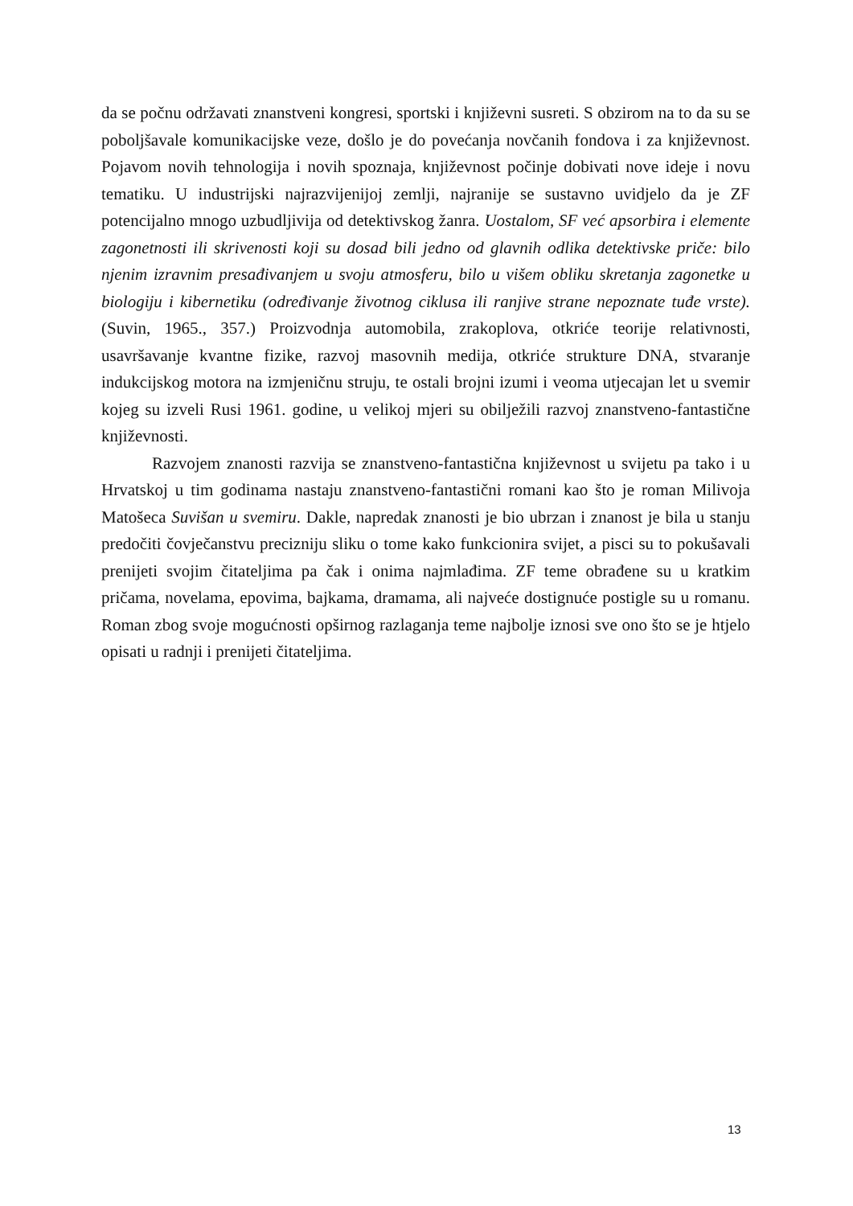da se počnu održavati znanstveni kongresi, sportski i književni susreti. S obzirom na to da su se poboljšavale komunikacijske veze, došlo je do povećanja novčanih fondova i za književnost. Pojavom novih tehnologija i novih spoznaja, književnost počinje dobivati nove ideje i novu tematiku. U industrijski najrazvijenijoj zemlji, najranije se sustavno uvidjelo da je ZF potencijalno mnogo uzbudljivija od detektivskog žanra. Uostalom, SF već apsorbira i elemente zagonetnosti ili skrivenosti koji su dosad bili jedno od glavnih odlika detektivske priče: bilo njenim izravnim presađivanjem u svoju atmosferu, bilo u višem obliku skretanja zagonetke u biologiju i kibernetiku (određivanje životnog ciklusa ili ranjive strane nepoznate tuđe vrste). (Suvin, 1965., 357.) Proizvodnja automobila, zrakoplova, otkriće teorije relativnosti, usavršavanje kvantne fizike, razvoj masovnih medija, otkriće strukture DNA, stvaranje indukcijskog motora na izmjeničnu struju, te ostali brojni izumi i veoma utjecajan let u svemir kojeg su izveli Rusi 1961. godine, u velikoj mjeri su obilježili razvoj znanstveno-fantastične književnosti.
Razvojem znanosti razvija se znanstveno-fantastična književnost u svijetu pa tako i u Hrvatskoj u tim godinama nastaju znanstveno-fantastični romani kao što je roman Milivoja Matošeca Suvišan u svemiru. Dakle, napredak znanosti je bio ubrzan i znanost je bila u stanju predočiti čovječanstvu precizniju sliku o tome kako funkcionira svijet, a pisci su to pokušavali prenijeti svojim čitateljima pa čak i onima najmlađima. ZF teme obrađene su u kratkim pričama, novelama, epovima, bajkama, dramama, ali najveće dostignuće postigle su u romanu. Roman zbog svoje mogućnosti opširnog razlaganja teme najbolje iznosi sve ono što se je htjelo opisati u radnji i prenijeti čitateljima.
13